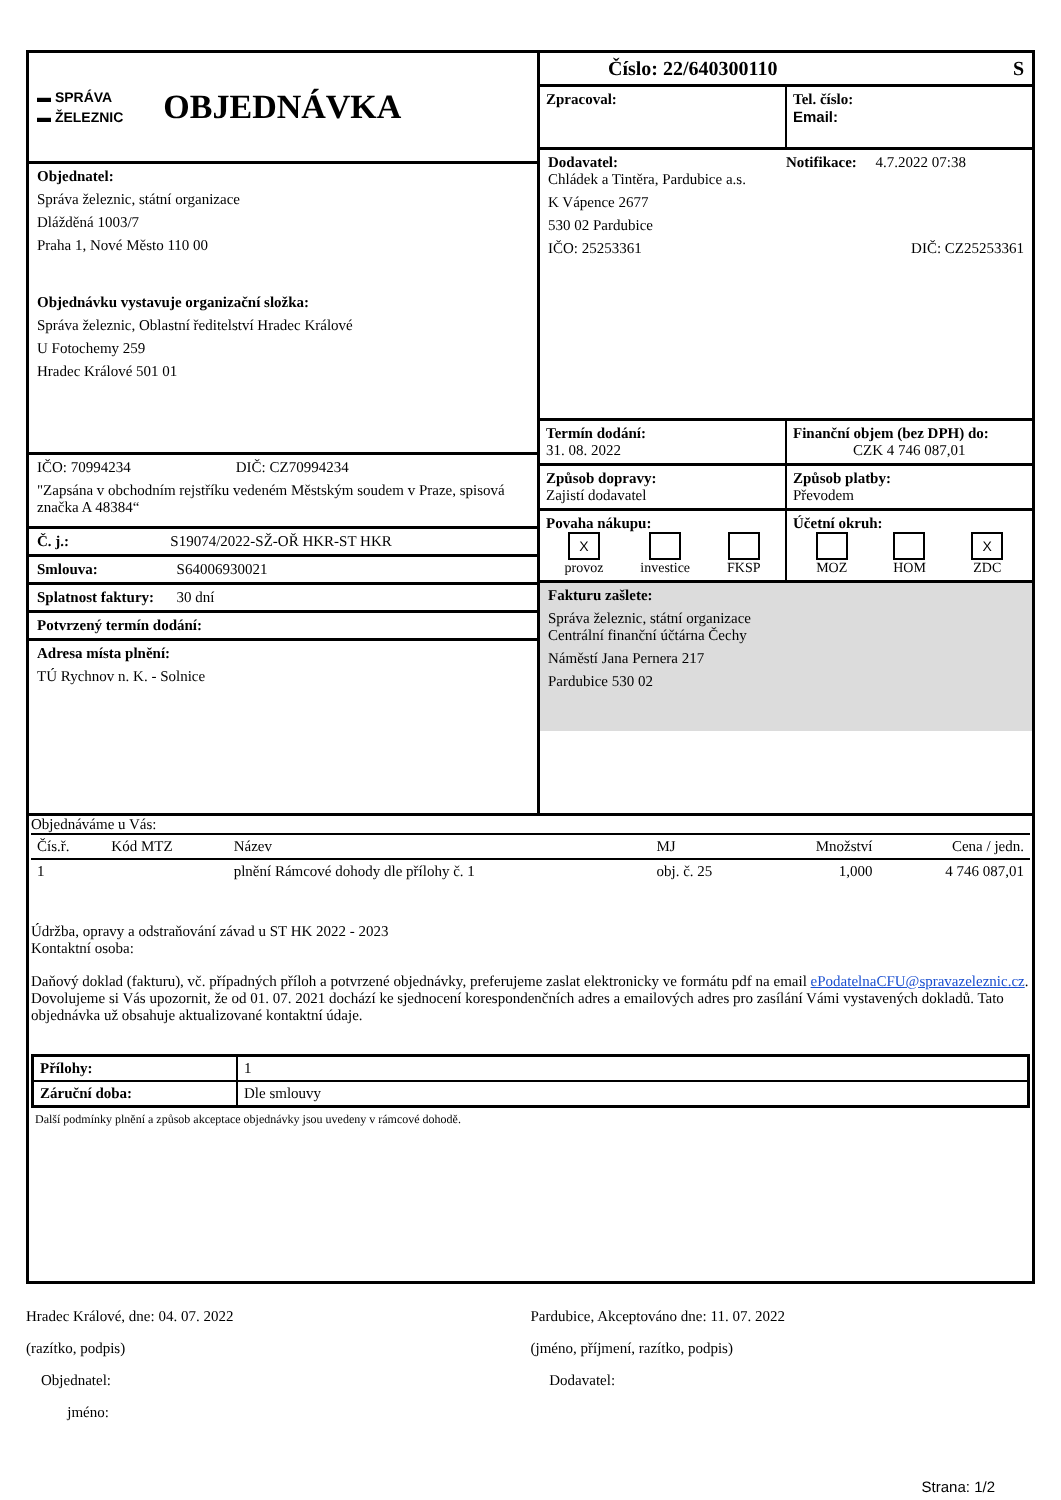▬ SPRÁVA
▬ ŽELEZNIC
OBJEDNÁVKA
Objednatel:
Správa železnic, státní organizace
Dlážděná 1003/7
Praha 1, Nové Město 110 00
Objednávku vystavuje organizační složka:
Správa železnic, Oblastní ředitelství Hradec Králové
U Fotochemy 259
Hradec Králové 501 01
IČO: 70994234 DIČ: CZ70994234
"Zapsána v obchodním rejstříku vedeném Městským soudem v Praze, spisová značka A 48384“
Č. j.: S19074/2022-SŽ-OŘ HKR-ST HKR
Smlouva: S64006930021
Splatnost faktury: 30 dní
Potvrzený termín dodání:
Adresa místa plnění:
TÚ Rychnov n. K. - Solnice
Číslo: 22/640300110 S
Zpracoval: Tel. číslo:
Email:
Dodavatel: Notifikace: 4.7.2022 07:38
Chládek a Tintěra, Pardubice a.s.
K Vápence 2677
530 02 Pardubice
IČO: 25253361 DIČ: CZ25253361
Termín dodání:
31. 08. 2022
Finanční objem (bez DPH) do:
CZK 4 746 087,01
Způsob dopravy:
Zajistí dodavatel
Způsob platby:
Převodem
Povaha nákupu:
X
provoz
investice
FKSP
Účetní okruh:
MOZ
HOM
X
ZDC
Fakturu zašlete:
Správa železnic, státní organizace
Centrální finanční účtárna Čechy
Náměstí Jana Pernera 217
Pardubice 530 02
Objednáváme u Vás:
| Čís.ř. | Kód MTZ | Název | MJ | Množství | Cena / jedn. |
| --- | --- | --- | --- | --- | --- |
| 1 | | plnění Rámcové dohody dle přílohy č. 1 | obj. č. 25 | 1,000 | 4 746 087,01 |
Údržba, opravy a odstraňování závad u ST HK 2022 - 2023
Kontaktní osoba:
Daňový doklad (fakturu), vč. případných příloh a potvrzené objednávky, preferujeme zaslat elektronicky ve formátu pdf na email ePodatelnaCFU@spravazeleznic.cz. Dovolujeme si Vás upozornit, že od 01. 07. 2021 dochází ke sjednocení korespondenčních adres a emailových adres pro zasílání Vámi vystavených dokladů. Tato objednávka už obsahuje aktualizované kontaktní údaje.
| Přílohy: | 1 |
| Záruční doba: | Dle smlouvy |
Další podmínky plnění a způsob akceptace objednávky jsou uvedeny v rámcové dohodě.
Hradec Králové, dne: 04. 07. 2022
(razítko, podpis)
Objednatel:
jméno:
Pardubice, Akceptováno dne: 11. 07. 2022
(jméno, příjmení, razítko, podpis)
Dodavatel:
Strana: 1/2